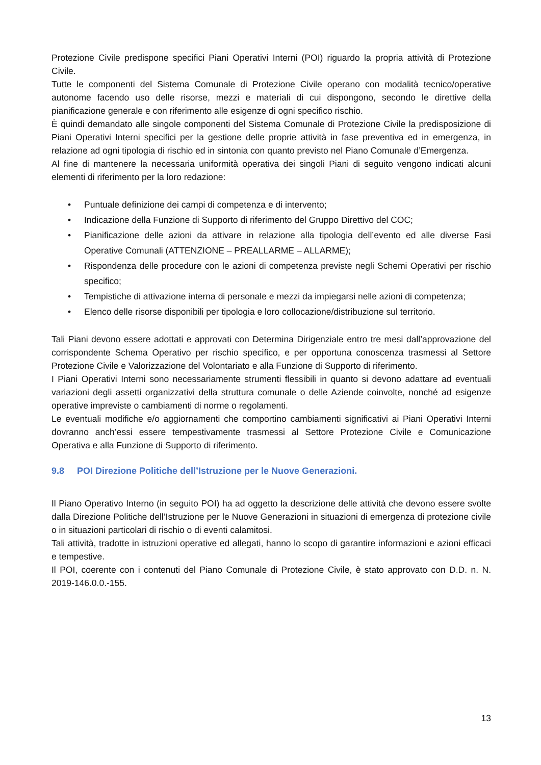Protezione Civile predispone specifici Piani Operativi Interni (POI) riguardo la propria attività di Protezione Civile.
Tutte le componenti del Sistema Comunale di Protezione Civile operano con modalità tecnico/operative autonome facendo uso delle risorse, mezzi e materiali di cui dispongono, secondo le direttive della pianificazione generale e con riferimento alle esigenze di ogni specifico rischio.
È quindi demandato alle singole componenti del Sistema Comunale di Protezione Civile la predisposizione di Piani Operativi Interni specifici per la gestione delle proprie attività in fase preventiva ed in emergenza, in relazione ad ogni tipologia di rischio ed in sintonia con quanto previsto nel Piano Comunale d’Emergenza.
Al fine di mantenere la necessaria uniformità operativa dei singoli Piani di seguito vengono indicati alcuni elementi di riferimento per la loro redazione:
• Puntuale definizione dei campi di competenza e di intervento;
• Indicazione della Funzione di Supporto di riferimento del Gruppo Direttivo del COC;
• Pianificazione delle azioni da attivare in relazione alla tipologia dell’evento ed alle diverse Fasi Operative Comunali (ATTENZIONE – PREALLARME – ALLARME);
• Rispondenza delle procedure con le azioni di competenza previste negli Schemi Operativi per rischio specifico;
• Tempistiche di attivazione interna di personale e mezzi da impiegarsi nelle azioni di competenza;
• Elenco delle risorse disponibili per tipologia e loro collocazione/distribuzione sul territorio.
Tali Piani devono essere adottati e approvati con Determina Dirigenziale entro tre mesi dall’approvazione del corrispondente Schema Operativo per rischio specifico, e per opportuna conoscenza trasmessi al Settore Protezione Civile e Valorizzazione del Volontariato e alla Funzione di Supporto di riferimento.
I Piani Operativi Interni sono necessariamente strumenti flessibili in quanto si devono adattare ad eventuali variazioni degli assetti organizzativi della struttura comunale o delle Aziende coinvolte, nonché ad esigenze operative impreviste o cambiamenti di norme o regolamenti.
Le eventuali modifiche e/o aggiornamenti che comportino cambiamenti significativi ai Piani Operativi Interni dovranno anch’essi essere tempestivamente trasmessi al Settore Protezione Civile e Comunicazione Operativa e alla Funzione di Supporto di riferimento.
9.8 POI Direzione Politiche dell’Istruzione per le Nuove Generazioni.
Il Piano Operativo Interno (in seguito POI) ha ad oggetto la descrizione delle attività che devono essere svolte dalla Direzione Politiche dell’Istruzione per le Nuove Generazioni in situazioni di emergenza di protezione civile o in situazioni particolari di rischio o di eventi calamitosi.
Tali attività, tradotte in istruzioni operative ed allegati, hanno lo scopo di garantire informazioni e azioni efficaci e tempestive.
Il POI, coerente con i contenuti del Piano Comunale di Protezione Civile, è stato approvato con D.D. n. N. 2019-146.0.0.-155.
13